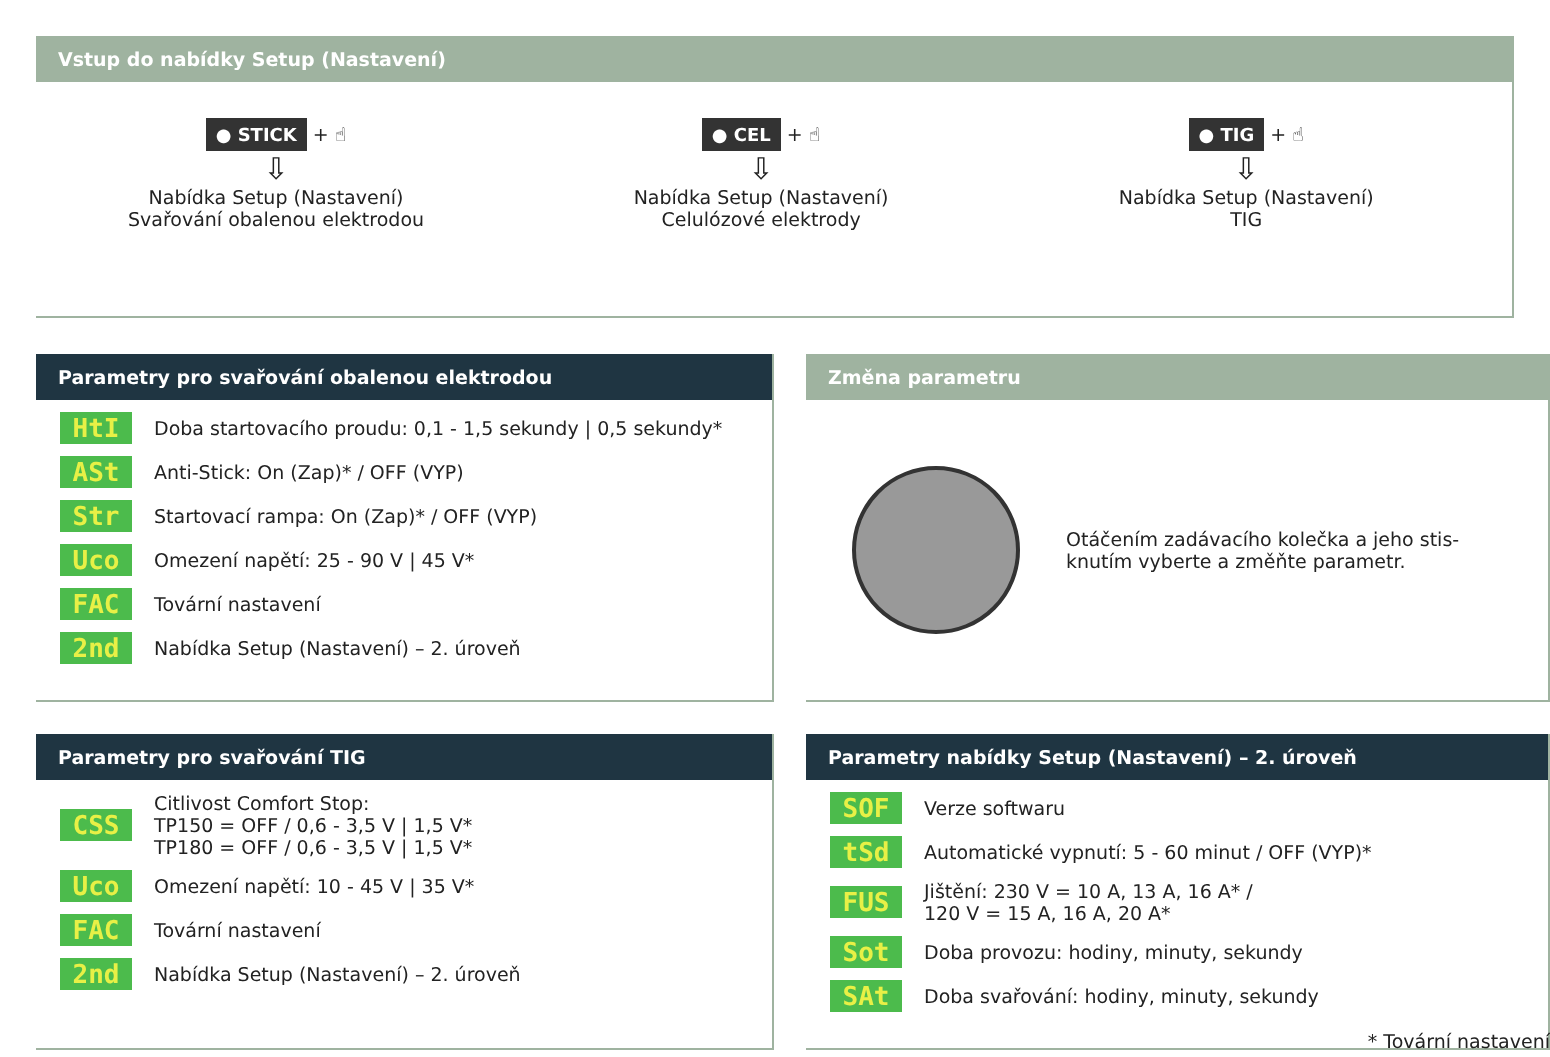Vstup do nabídky Setup (Nastavení)
● STICK + ☝
⇩
Nabídka Setup (Nastavení)
Svařování obalenou elektrodou
● CEL + ☝
⇩
Nabídka Setup (Nastavení)
Celulózové elektrody
● TIG + ☝
⇩
Nabídka Setup (Nastavení)
TIG
Parametry pro svařování obalenou elektrodou
HtI Doba startovacího proudu: 0,1 - 1,5 sekundy | 0,5 sekundy*
ASt Anti-Stick: On (Zap)* / OFF (VYP)
Str Startovací rampa: On (Zap)* / OFF (VYP)
Uco Omezení napětí: 25 - 90 V | 45 V*
FAC Tovární nastavení
2nd Nabídka Setup (Nastavení) – 2. úroveň
Změna parametru
Otáčením zadávacího kolečka a jeho stis-
knutím vyberte a změňte parametr.
Parametry pro svařování TIG
CSS Citlivost Comfort Stop:
TP150 = OFF / 0,6 - 3,5 V | 1,5 V*
TP180 = OFF / 0,6 - 3,5 V | 1,5 V*
Uco Omezení napětí: 10 - 45 V | 35 V*
FAC Tovární nastavení
2nd Nabídka Setup (Nastavení) – 2. úroveň
Parametry nabídky Setup (Nastavení) – 2. úroveň
SOF Verze softwaru
tSd Automatické vypnutí: 5 - 60 minut / OFF (VYP)*
FUS Jištění: 230 V = 10 A, 13 A, 16 A* /
120 V = 15 A, 16 A, 20 A*
Sot Doba provozu: hodiny, minuty, sekundy
SAt Doba svařování: hodiny, minuty, sekundy
* Tovární nastavení